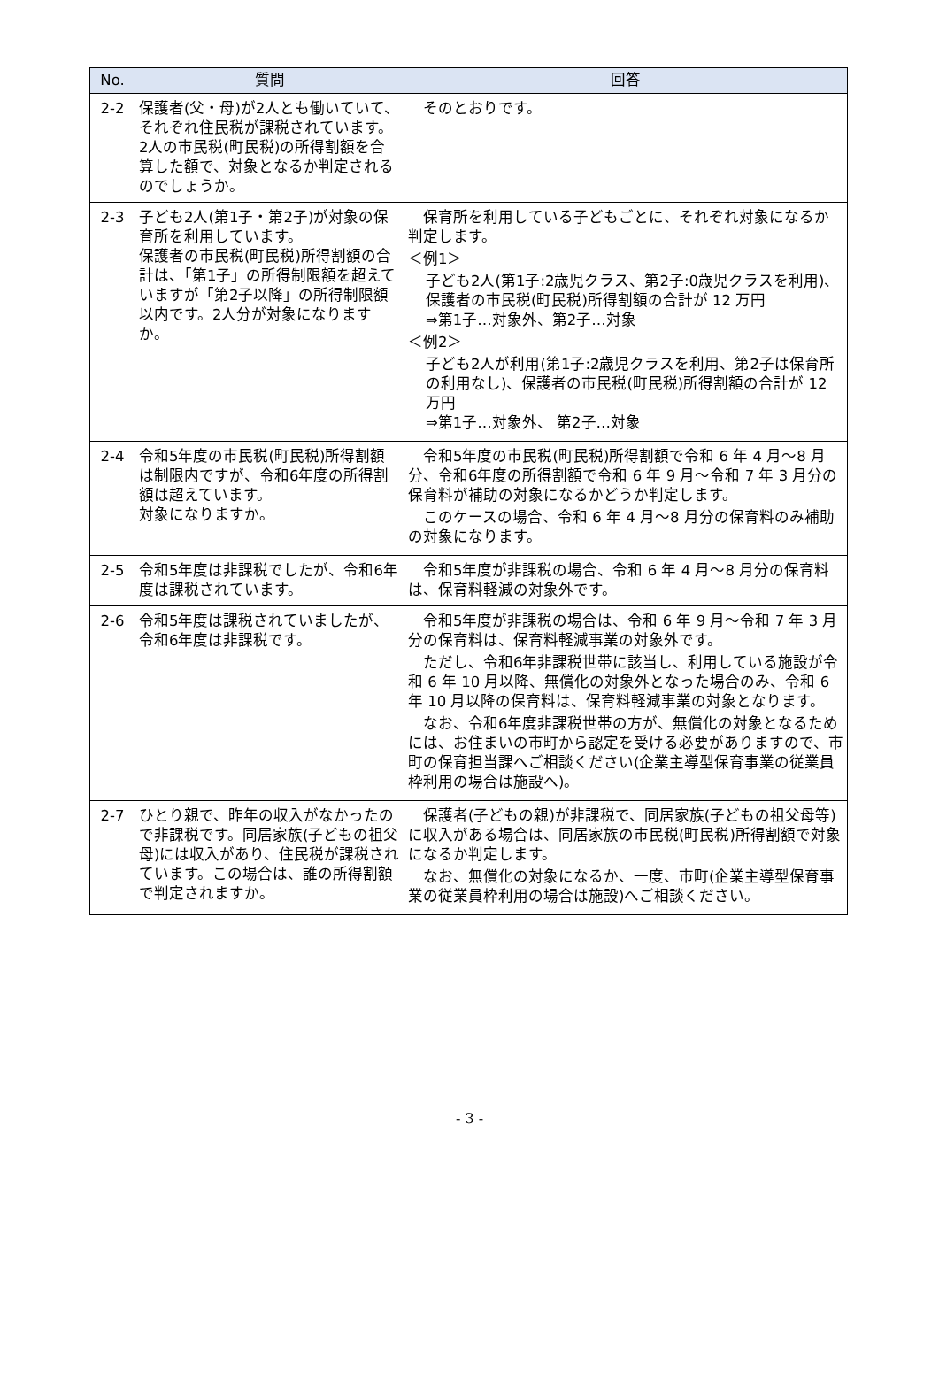| No. | 質問 | 回答 |
| --- | --- | --- |
| 2-2 | 保護者(父・母)が2人とも働いていて、それぞれ住民税が課税されています。2人の市民税(町民税)の所得割額を合算した額で、対象となるか判定されるのでしょうか。 | そのとおりです。 |
| 2-3 | 子ども2人(第1子・第2子)が対象の保育所を利用しています。 保護者の市民税(町民税)所得割額の合計は、「第1子」の所得制限額を超えていますが「第2子以降」の所得制限額以内です。2人分が対象になりますか。 | 保育所を利用している子どもごとに、それぞれ対象になるか判定します。 ＜例1＞ 子ども2人(第1子:2歳児クラス、第2子:0歳児クラスを利用)、保護者の市民税(町民税)所得割額の合計が 12 万円 ⇒第1子…対象外、第2子…対象 ＜例2＞ 子ども2人が利用(第1子:2歳児クラスを利用、第2子は保育所の利用なし)、保護者の市民税(町民税)所得割額の合計が 12 万円 ⇒第1子…対象外、 第2子…対象 |
| 2-4 | 令和5年度の市民税(町民税)所得割額は制限内ですが、令和6年度の所得割額は超えています。 対象になりますか。 | 令和5年度の市民税(町民税)所得割額で令和 6 年 4 月～8 月分、令和6年度の所得割額で令和 6 年 9 月～令和 7 年 3 月分の保育料が補助の対象になるかどうか判定します。 このケースの場合、令和 6 年 4 月～8 月分の保育料のみ補助の対象になります。 |
| 2-5 | 令和5年度は非課税でしたが、令和6年度は課税されています。 | 令和5年度が非課税の場合、令和 6 年 4 月～8 月分の保育料は、保育料軽減の対象外です。 |
| 2-6 | 令和5年度は課税されていましたが、令和6年度は非課税です。 | 令和5年度が非課税の場合は、令和 6 年 9 月～令和 7 年 3 月分の保育料は、保育料軽減事業の対象外です。 ただし、令和6年非課税世帯に該当し、利用している施設が令和 6 年 10 月以降、無償化の対象外となった場合のみ、令和 6 年 10 月以降の保育料は、保育料軽減事業の対象となります。 なお、令和6年度非課税世帯の方が、無償化の対象となるためには、お住まいの市町から認定を受ける必要がありますので、市町の保育担当課へご相談ください(企業主導型保育事業の従業員枠利用の場合は施設へ)。 |
| 2-7 | ひとり親で、昨年の収入がなかったので非課税です。同居家族(子どもの祖父母)には収入があり、住民税が課税されています。この場合は、誰の所得割額で判定されますか。 | 保護者(子どもの親)が非課税で、同居家族(子どもの祖父母等)に収入がある場合は、同居家族の市民税(町民税)所得割額で対象になるか判定します。 なお、無償化の対象になるか、一度、市町(企業主導型保育事業の従業員枠利用の場合は施設)へご相談ください。 |
- 3 -